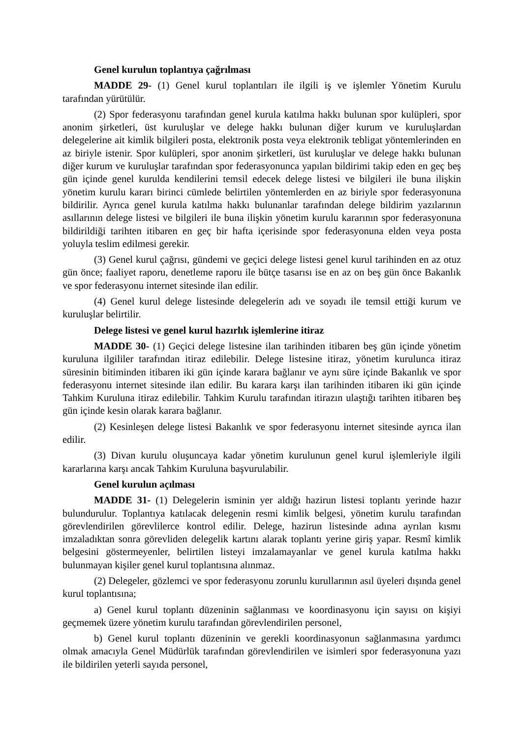Genel kurulun toplantıya çağrılması
MADDE 29- (1) Genel kurul toplantıları ile ilgili iş ve işlemler Yönetim Kurulu tarafından yürütülür.
(2) Spor federasyonu tarafından genel kurula katılma hakkı bulunan spor kulüpleri, spor anonim şirketleri, üst kuruluşlar ve delege hakkı bulunan diğer kurum ve kuruluşlardan delegelerine ait kimlik bilgileri posta, elektronik posta veya elektronik tebligat yöntemlerinden en az biriyle istenir. Spor kulüpleri, spor anonim şirketleri, üst kuruluşlar ve delege hakkı bulunan diğer kurum ve kuruluşlar tarafından spor federasyonunca yapılan bildirimi takip eden en geç beş gün içinde genel kurulda kendilerini temsil edecek delege listesi ve bilgileri ile buna ilişkin yönetim kurulu kararı birinci cümlede belirtilen yöntemlerden en az biriyle spor federasyonuna bildirilir. Ayrıca genel kurula katılma hakkı bulunanlar tarafından delege bildirim yazılarının asıllarının delege listesi ve bilgileri ile buna ilişkin yönetim kurulu kararının spor federasyonuna bildirildiği tarihten itibaren en geç bir hafta içerisinde spor federasyonuna elden veya posta yoluyla teslim edilmesi gerekir.
(3) Genel kurul çağrısı, gündemi ve geçici delege listesi genel kurul tarihinden en az otuz gün önce; faaliyet raporu, denetleme raporu ile bütçe tasarısı ise en az on beş gün önce Bakanlık ve spor federasyonu internet sitesinde ilan edilir.
(4) Genel kurul delege listesinde delegelerin adı ve soyadı ile temsil ettiği kurum ve kuruluşlar belirtilir.
Delege listesi ve genel kurul hazırlık işlemlerine itiraz
MADDE 30- (1) Geçici delege listesine ilan tarihinden itibaren beş gün içinde yönetim kuruluna ilgililer tarafından itiraz edilebilir. Delege listesine itiraz, yönetim kurulunca itiraz süresinin bitiminden itibaren iki gün içinde karara bağlanır ve aynı süre içinde Bakanlık ve spor federasyonu internet sitesinde ilan edilir. Bu karara karşı ilan tarihinden itibaren iki gün içinde Tahkim Kuruluna itiraz edilebilir. Tahkim Kurulu tarafından itirazın ulaştığı tarihten itibaren beş gün içinde kesin olarak karara bağlanır.
(2) Kesinleşen delege listesi Bakanlık ve spor federasyonu internet sitesinde ayrıca ilan edilir.
(3) Divan kurulu oluşuncaya kadar yönetim kurulunun genel kurul işlemleriyle ilgili kararlarına karşı ancak Tahkim Kuruluna başvurulabilir.
Genel kurulun açılması
MADDE 31- (1) Delegelerin isminin yer aldığı hazirun listesi toplantı yerinde hazır bulundurulur. Toplantıya katılacak delegenin resmi kimlik belgesi, yönetim kurulu tarafından görevlendirilen görevlilerce kontrol edilir. Delege, hazirun listesinde adına ayrılan kısmı imzaladıktan sonra görevliden delegelik kartını alarak toplantı yerine giriş yapar. Resmî kimlik belgesini göstermeyenler, belirtilen listeyi imzalamayanlar ve genel kurula katılma hakkı bulunmayan kişiler genel kurul toplantısına alınmaz.
(2) Delegeler, gözlemci ve spor federasyonu zorunlu kurullarının asıl üyeleri dışında genel kurul toplantısına;
a) Genel kurul toplantı düzeninin sağlanması ve koordinasyonu için sayısı on kişiyi geçmemek üzere yönetim kurulu tarafından görevlendirilen personel,
b) Genel kurul toplantı düzeninin ve gerekli koordinasyonun sağlanmasına yardımcı olmak amacıyla Genel Müdürlük tarafından görevlendirilen ve isimleri spor federasyonuna yazı ile bildirilen yeterli sayıda personel,